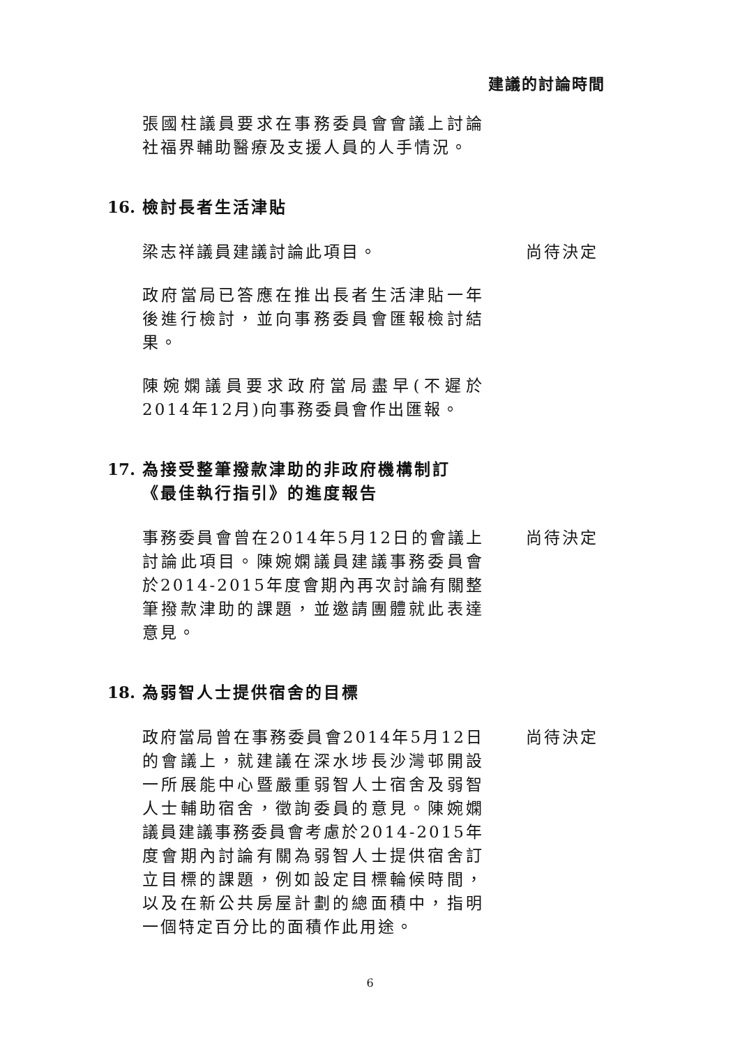建議的討論時間
張國柱議員要求在事務委員會會議上討論社福界輔助醫療及支援人員的人手情況。
16. 檢討長者生活津貼
梁志祥議員建議討論此項目。 尚待決定
政府當局已答應在推出長者生活津貼一年後進行檢討，並向事務委員會匯報檢討結果。
陳婉嫻議員要求政府當局盡早(不遲於2014年12月)向事務委員會作出匯報。
17. 為接受整筆撥款津助的非政府機構制訂《最佳執行指引》的進度報告
事務委員會曾在2014年5月12日的會議上討論此項目。陳婉嫻議員建議事務委員會於2014-2015年度會期內再次討論有關整筆撥款津助的課題，並邀請團體就此表達意見。
尚待決定
18. 為弱智人士提供宿舍的目標
政府當局曾在事務委員會2014年5月12日的會議上，就建議在深水埗長沙灣邨開設一所展能中心暨嚴重弱智人士宿舍及弱智人士輔助宿舍，徵詢委員的意見。陳婉嫻議員建議事務委員會考慮於2014-2015年度會期內討論有關為弱智人士提供宿舍訂立目標的課題，例如設定目標輪候時間，以及在新公共房屋計劃的總面積中，指明一個特定百分比的面積作此用途。
尚待決定
6